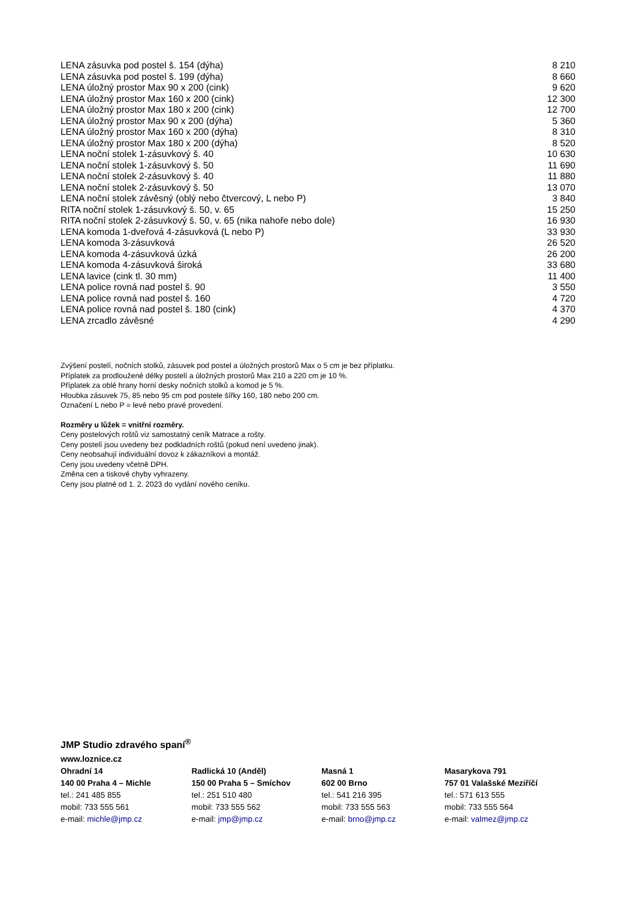| LENA zásuvka pod postel š. 154 (dýha) | 8 210 |
| LENA zásuvka pod postel š. 199 (dýha) | 8 660 |
| LENA úložný prostor Max 90 x 200 (cink) | 9 620 |
| LENA úložný prostor Max 160 x 200 (cink) | 12 300 |
| LENA úložný prostor Max 180 x 200 (cink) | 12 700 |
| LENA úložný prostor Max 90 x 200 (dýha) | 5 360 |
| LENA úložný prostor Max 160 x 200 (dýha) | 8 310 |
| LENA úložný prostor Max 180 x 200 (dýha) | 8 520 |
| LENA noční stolek 1-zásuvkový š. 40 | 10 630 |
| LENA noční stolek 1-zásuvkový š. 50 | 11 690 |
| LENA noční stolek 2-zásuvkový š. 40 | 11 880 |
| LENA noční stolek 2-zásuvkový š. 50 | 13 070 |
| LENA noční stolek závěsný (oblý nebo čtvercový, L nebo P) | 3 840 |
| RITA noční stolek 1-zásuvkový š. 50, v. 65 | 15 250 |
| RITA noční stolek 2-zásuvkový š. 50, v. 65 (nika nahoře nebo dole) | 16 930 |
| LENA komoda 1-dveřová 4-zásuvková (L nebo P) | 33 930 |
| LENA komoda 3-zásuvková | 26 520 |
| LENA komoda 4-zásuvková úzká | 26 200 |
| LENA komoda 4-zásuvková široká | 33 680 |
| LENA lavice (cink tl. 30 mm) | 11 400 |
| LENA police rovná nad postel š. 90 | 3 550 |
| LENA police rovná nad postel š. 160 | 4 720 |
| LENA police rovná nad postel š. 180 (cink) | 4 370 |
| LENA zrcadlo závěsné | 4 290 |
Zvýšení postelí, nočních stolků, zásuvek pod postel a úložných prostorů Max o 5 cm je bez příplatku.
Příplatek za prodloužené délky postelí a úložných prostorů Max 210 a 220 cm je 10 %.
Příplatek za oblé hrany horní desky nočních stolků a komod je 5 %.
Hloubka zásuvek 75, 85 nebo 95 cm pod postele šířky 160, 180 nebo 200 cm.
Označení L nebo P = levé nebo pravé provedení.
Rozměry u lůžek = vnitřní rozměry.
Ceny postelových roštů viz samostatný ceník Matrace a rošty.
Ceny postelí jsou uvedeny bez podkladních roštů (pokud není uvedeno jinak).
Ceny neobsahují individuální dovoz k zákazníkovi a montáž.
Ceny jsou uvedeny včetně DPH.
Změna cen a tiskové chyby vyhrazeny.
Ceny jsou platné od 1. 2. 2023 do vydání nového ceníku.
JMP Studio zdravého spaní<sup>®</sup>
www.loznice.cz
Ohradní 14
140 00 Praha 4 – Michle
tel.: 241 485 855
mobil: 733 555 561
e-mail: michle@jmp.cz
Radlická 10 (Anděl)
150 00 Praha 5 – Smíchov
tel.: 251 510 480
mobil: 733 555 562
e-mail: jmp@jmp.cz
Masná 1
602 00 Brno
tel.: 541 216 395
mobil: 733 555 563
e-mail: brno@jmp.cz
Masarykova 791
757 01 Valašské Meziříčí
tel.: 571 613 555
mobil: 733 555 564
e-mail: valmez@jmp.cz